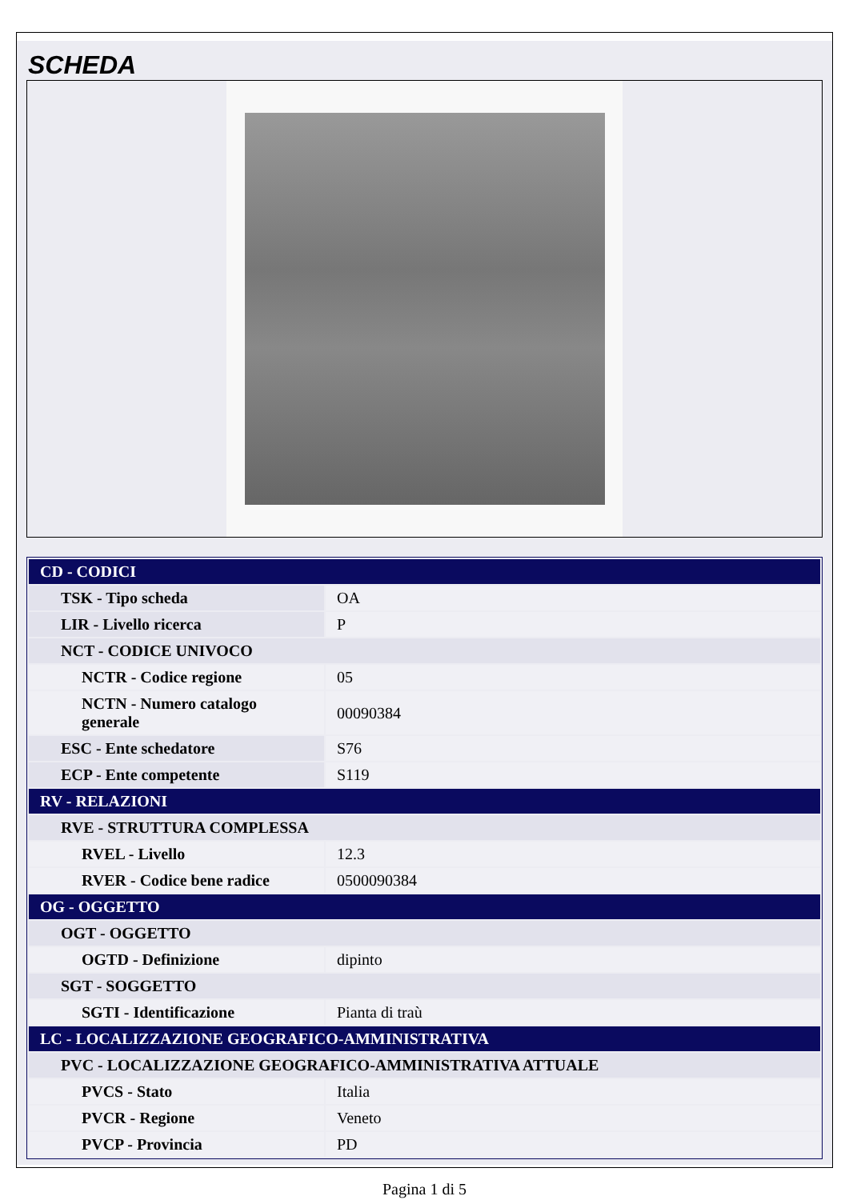SCHEDA
| CD - CODICI | |
| TSK - Tipo scheda | OA |
| LIR - Livello ricerca | P |
| NCT - CODICE UNIVOCO | |
| NCTR - Codice regione | 05 |
| NCTN - Numero catalogo generale | 00090384 |
| ESC - Ente schedatore | S76 |
| ECP - Ente competente | S119 |
| RV - RELAZIONI | |
| RVE - STRUTTURA COMPLESSA | |
| RVEL - Livello | 12.3 |
| RVER - Codice bene radice | 0500090384 |
| OG - OGGETTO | |
| OGT - OGGETTO | |
| OGTD - Definizione | dipinto |
| SGT - SOGGETTO | |
| SGTI - Identificazione | Pianta di traù |
| LC - LOCALIZZAZIONE GEOGRAFICO-AMMINISTRATIVA | |
| PVC - LOCALIZZAZIONE GEOGRAFICO-AMMINISTRATIVA ATTUALE | |
| PVCS - Stato | Italia |
| PVCR - Regione | Veneto |
| PVCP - Provincia | PD |
Pagina 1 di 5